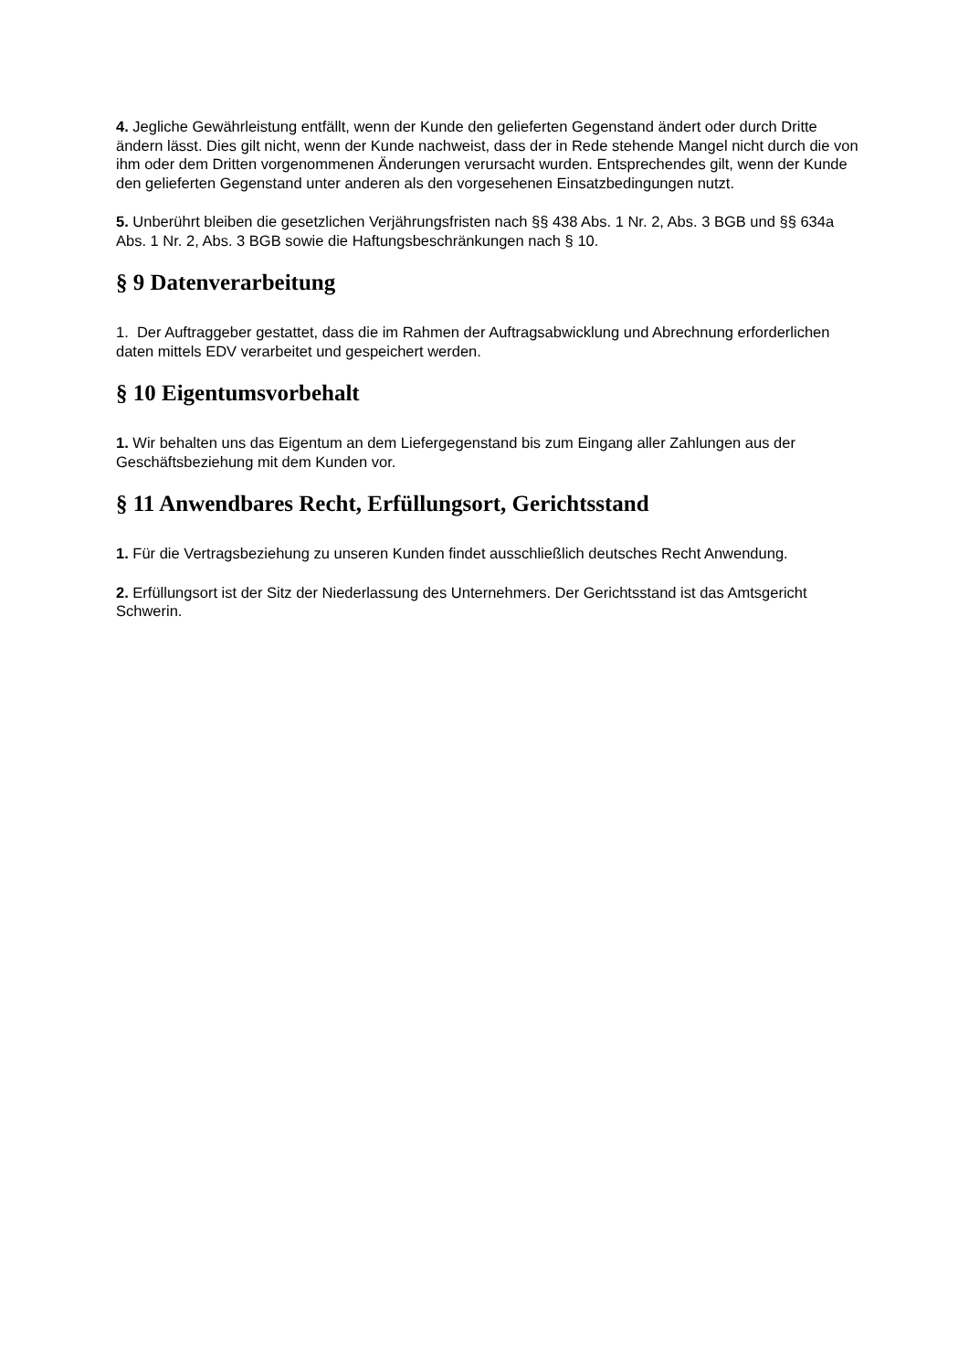4. Jegliche Gewährleistung entfällt, wenn der Kunde den gelieferten Gegenstand ändert oder durch Dritte ändern lässt. Dies gilt nicht, wenn der Kunde nachweist, dass der in Rede stehende Mangel nicht durch die von ihm oder dem Dritten vorgenommenen Änderungen verursacht wurden. Entsprechendes gilt, wenn der Kunde den gelieferten Gegenstand unter anderen als den vorgesehenen Einsatzbedingungen nutzt.
5. Unberührt bleiben die gesetzlichen Verjährungsfristen nach §§ 438 Abs. 1 Nr. 2, Abs. 3 BGB und §§ 634a Abs. 1 Nr. 2, Abs. 3 BGB sowie die Haftungsbeschränkungen nach § 10.
§ 9 Datenverarbeitung
1. Der Auftraggeber gestattet, dass die im Rahmen der Auftragsabwicklung und Abrechnung erforderlichen daten mittels EDV verarbeitet und gespeichert werden.
§ 10 Eigentumsvorbehalt
1. Wir behalten uns das Eigentum an dem Liefergegenstand bis zum Eingang aller Zahlungen aus der Geschäftsbeziehung mit dem Kunden vor.
§ 11 Anwendbares Recht, Erfüllungsort, Gerichtsstand
1. Für die Vertragsbeziehung zu unseren Kunden findet ausschließlich deutsches Recht Anwendung.
2. Erfüllungsort ist der Sitz der Niederlassung des Unternehmers. Der Gerichtsstand ist das Amtsgericht Schwerin.